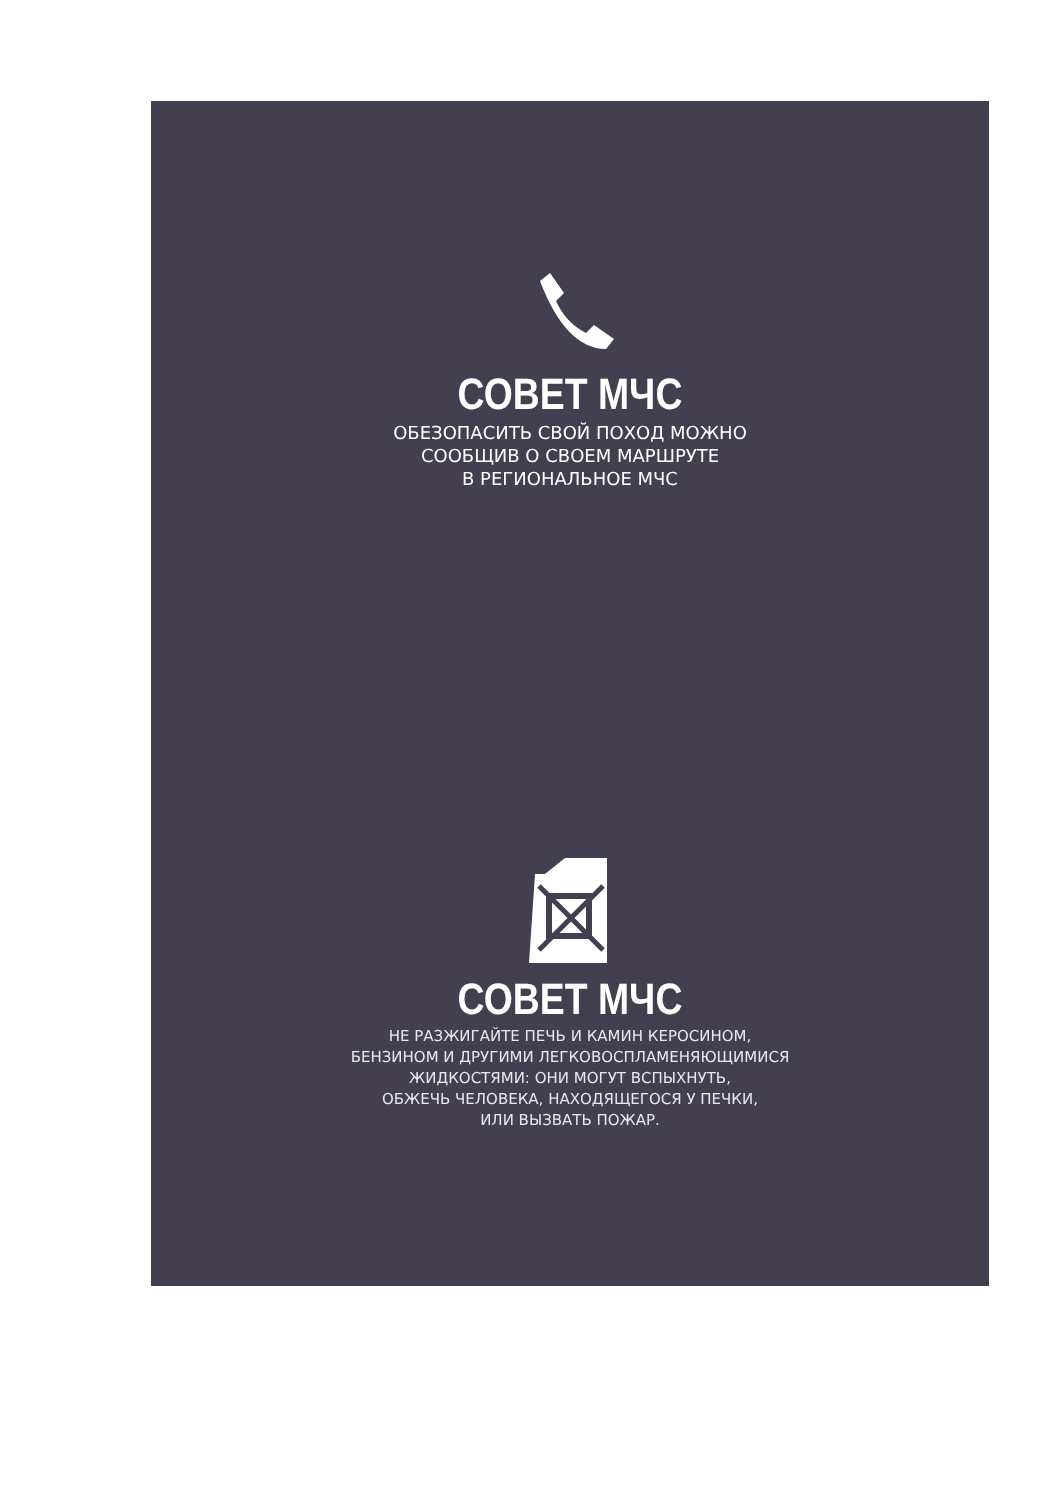СОВЕТ МЧС
ОБЕЗОПАСИТЬ СВОЙ ПОХОД МОЖНО
СООБЩИВ О СВОЕМ МАРШРУТЕ
В РЕГИОНАЛЬНОЕ МЧС
СОВЕТ МЧС
НЕ РАЗЖИГАЙТЕ ПЕЧЬ И КАМИН КЕРОСИНОМ,
БЕНЗИНОМ И ДРУГИМИ ЛЕГКОВОСПЛАМЕНЯЮЩИМИСЯ
ЖИДКОСТЯМИ: ОНИ МОГУТ ВСПЫХНУТЬ,
ОБЖЕЧЬ ЧЕЛОВЕКА, НАХОДЯЩЕГОСЯ У ПЕЧКИ,
ИЛИ ВЫЗВАТЬ ПОЖАР.